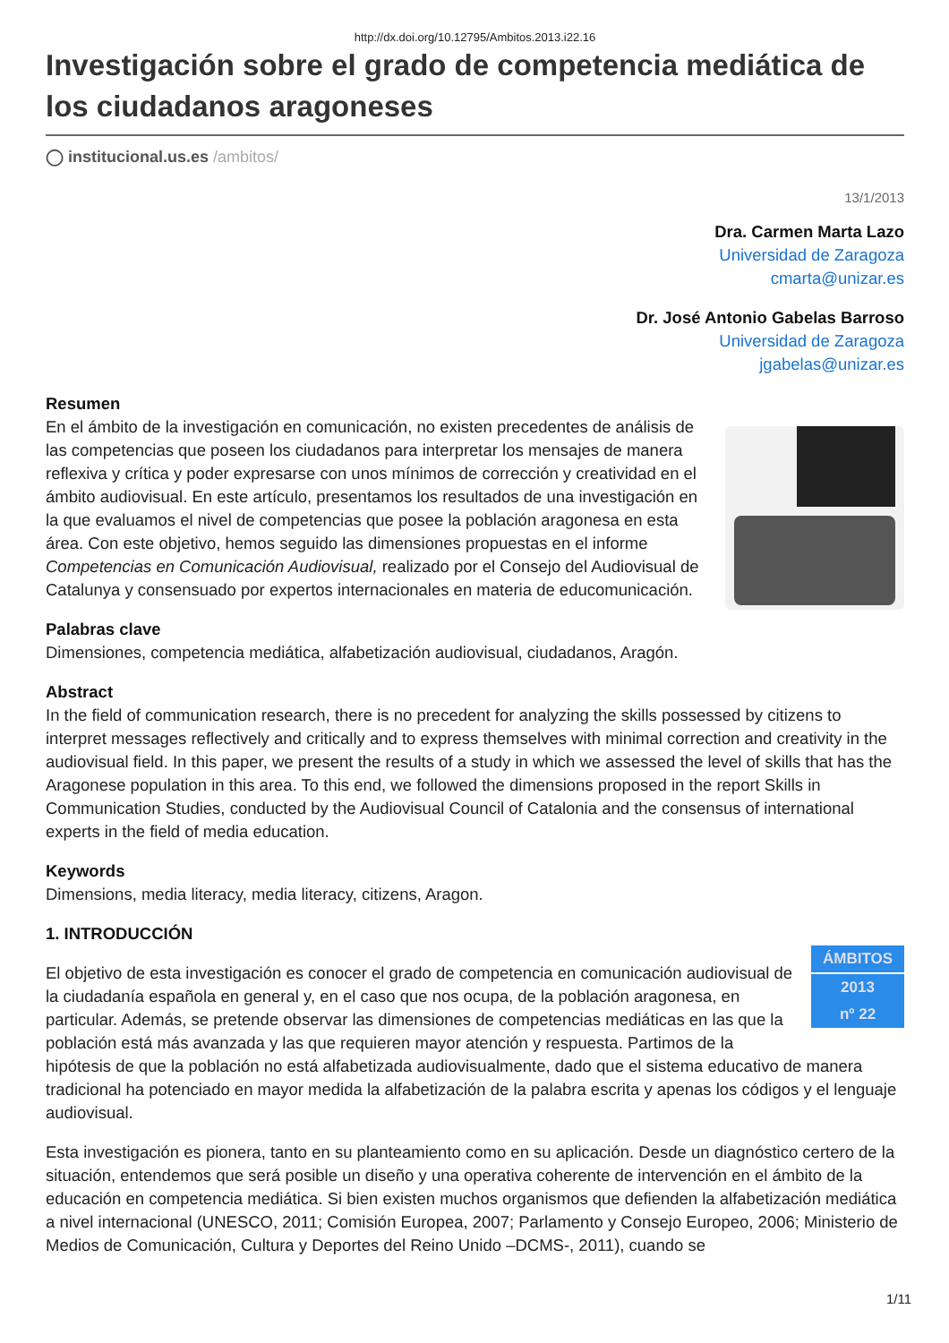http://dx.doi.org/10.12795/Ambitos.2013.i22.16
Investigación sobre el grado de competencia mediática de los ciudadanos aragoneses
◯ institucional.us.es /ambitos/
13/1/2013
Dra. Carmen Marta Lazo
Universidad de Zaragoza
cmarta@unizar.es
Dr. José Antonio Gabelas Barroso
Universidad de Zaragoza
jgabelas@unizar.es
Resumen
En el ámbito de la investigación en comunicación, no existen precedentes de análisis de las competencias que poseen los ciudadanos para interpretar los mensajes de manera reflexiva y crítica y poder expresarse con unos mínimos de corrección y creatividad en el ámbito audiovisual. En este artículo, presentamos los resultados de una investigación en la que evaluamos el nivel de competencias que posee la población aragonesa en esta área. Con este objetivo, hemos seguido las dimensiones propuestas en el informe Competencias en Comunicación Audiovisual, realizado por el Consejo del Audiovisual de Catalunya y consensuado por expertos internacionales en materia de educomunicación.
Palabras clave
Dimensiones, competencia mediática, alfabetización audiovisual, ciudadanos, Aragón.
Abstract
In the field of communication research, there is no precedent for analyzing the skills possessed by citizens to interpret messages reflectively and critically and to express themselves with minimal correction and creativity in the audiovisual field. In this paper, we present the results of a study in which we assessed the level of skills that has the Aragonese population in this area. To this end, we followed the dimensions proposed in the report Skills in Communication Studies, conducted by the Audiovisual Council of Catalonia and the consensus of international experts in the field of media education.
Keywords
Dimensions, media literacy, media literacy, citizens, Aragon.
1. INTRODUCCIÓN
ÁMBITOS
2013
nº 22
El objetivo de esta investigación es conocer el grado de competencia en comunicación audiovisual de la ciudadanía española en general y, en el caso que nos ocupa, de la población aragonesa, en particular. Además, se pretende observar las dimensiones de competencias mediáticas en las que la población está más avanzada y las que requieren mayor atención y respuesta. Partimos de la hipótesis de que la población no está alfabetizada audiovisualmente, dado que el sistema educativo de manera tradicional ha potenciado en mayor medida la alfabetización de la palabra escrita y apenas los códigos y el lenguaje audiovisual.
Esta investigación es pionera, tanto en su planteamiento como en su aplicación. Desde un diagnóstico certero de la situación, entendemos que será posible un diseño y una operativa coherente de intervención en el ámbito de la educación en competencia mediática. Si bien existen muchos organismos que defienden la alfabetización mediática a nivel internacional (UNESCO, 2011; Comisión Europea, 2007; Parlamento y Consejo Europeo, 2006; Ministerio de Medios de Comunicación, Cultura y Deportes del Reino Unido –DCMS-, 2011), cuando se
1/11